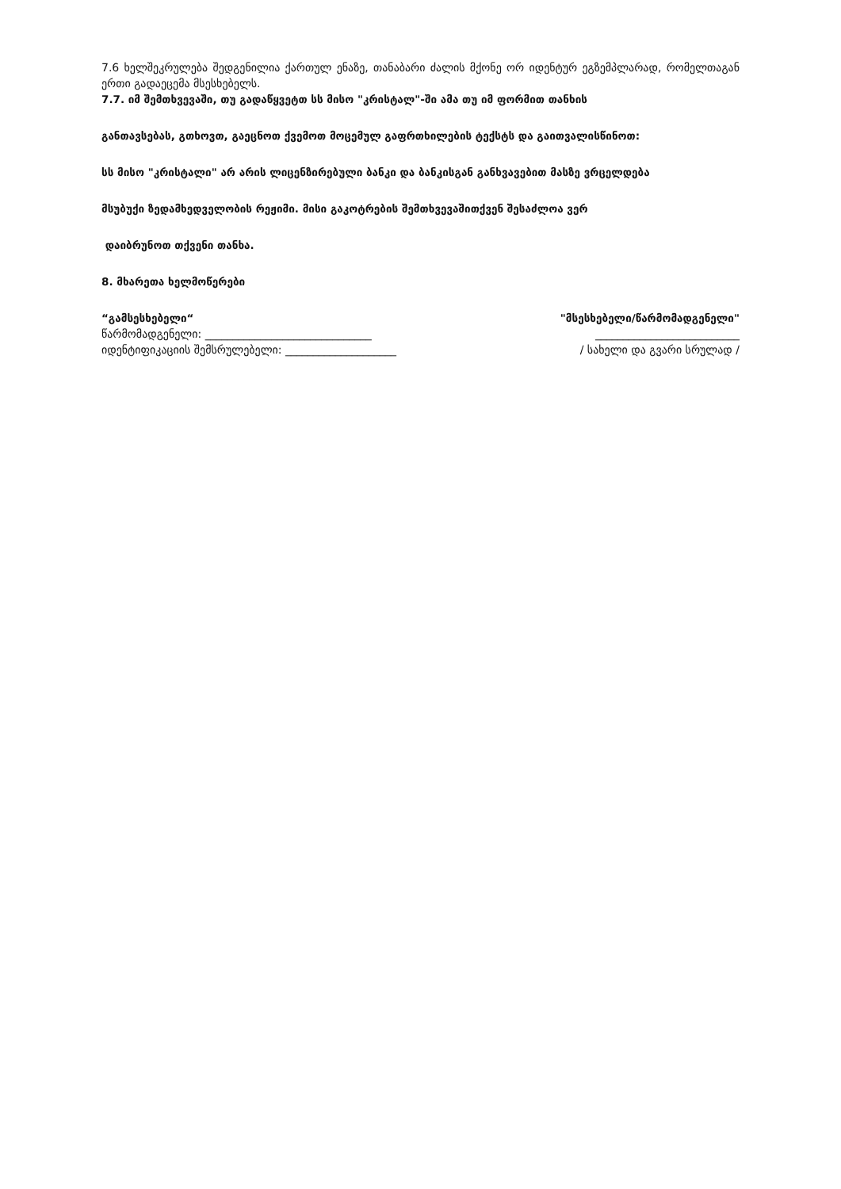7.6 ხელშეკრულება შედგენილია ქართულ ენაზე, თანაბარი ძალის მქონე ორ იდენტურ ეგზემპლარად, რომელთაგან ერთი გადაეცემა მსესხებელს.
7.7. იმ შემთხვევაში, თუ გადაწყვეტთ სს მისო "კრისტალ"-ში ამა თუ იმ ფორმით თანხის
განთავსებას, გთხოვთ, გაეცნოთ ქვემოთ მოცემულ გაფრთხილების ტექსტს და გაითვალისწინოთ:
სს მისო "კრისტალი" არ არის ლიცენზირებული ბანკი და ბანკისგან განხვავებით მასზე ვრცელდება
მსუბუქი ზედამხედველობის რეჟიმი. მისი გაკოტრების შემთხვევაშითქვენ შესაძლოა ვერ
დაიბრუნოთ თქვენი თანხა.
8. მხარეთა ხელმოწერები
“გამსესხებელი“ "მსესხებელი/წარმომადგენელი"
წარმომადგენელი: ______________________________ __________________________
იდენტიფიკაციის შემსრულებელი: ____________________ / სახელი და გვარი სრულად /